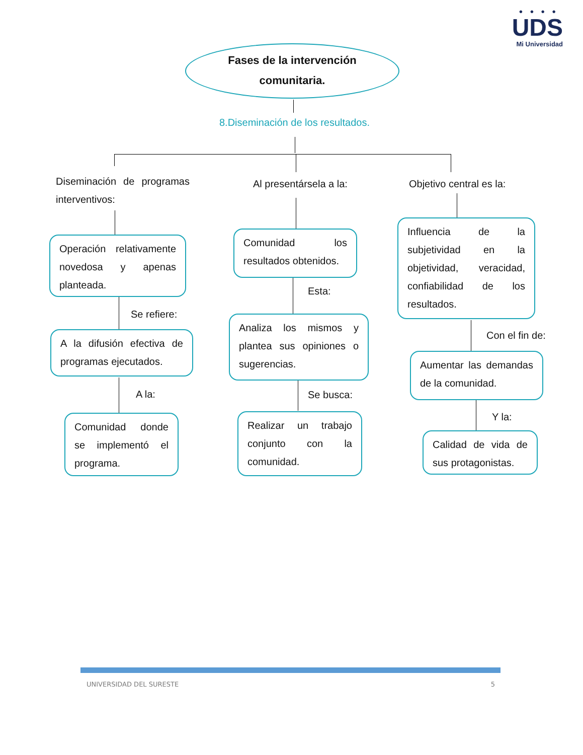●●●●
UDS
Mi Universidad
Fases de la intervención
comunitaria.
8.Diseminación de los resultados.
Diseminación de programas interventivos:
Al presentársela a la: Objetivo central es la:
Operación relativamente novedosa y apenas planteada.
Comunidad los resultados obtenidos.
Influencia de la subjetividad en la objetividad, veracidad, confiabilidad de los resultados.
Se refiere:
Esta:
Con el fin de:
A la difusión efectiva de programas ejecutados.
Analiza los mismos y plantea sus opiniones o sugerencias.
Aumentar las demandas de la comunidad.
A la: Se busca:
Y la:
Comunidad donde se implementó el programa.
Realizar un trabajo conjunto con la comunidad.
Calidad de vida de sus protagonistas.
UNIVERSIDAD DEL SURESTE 5